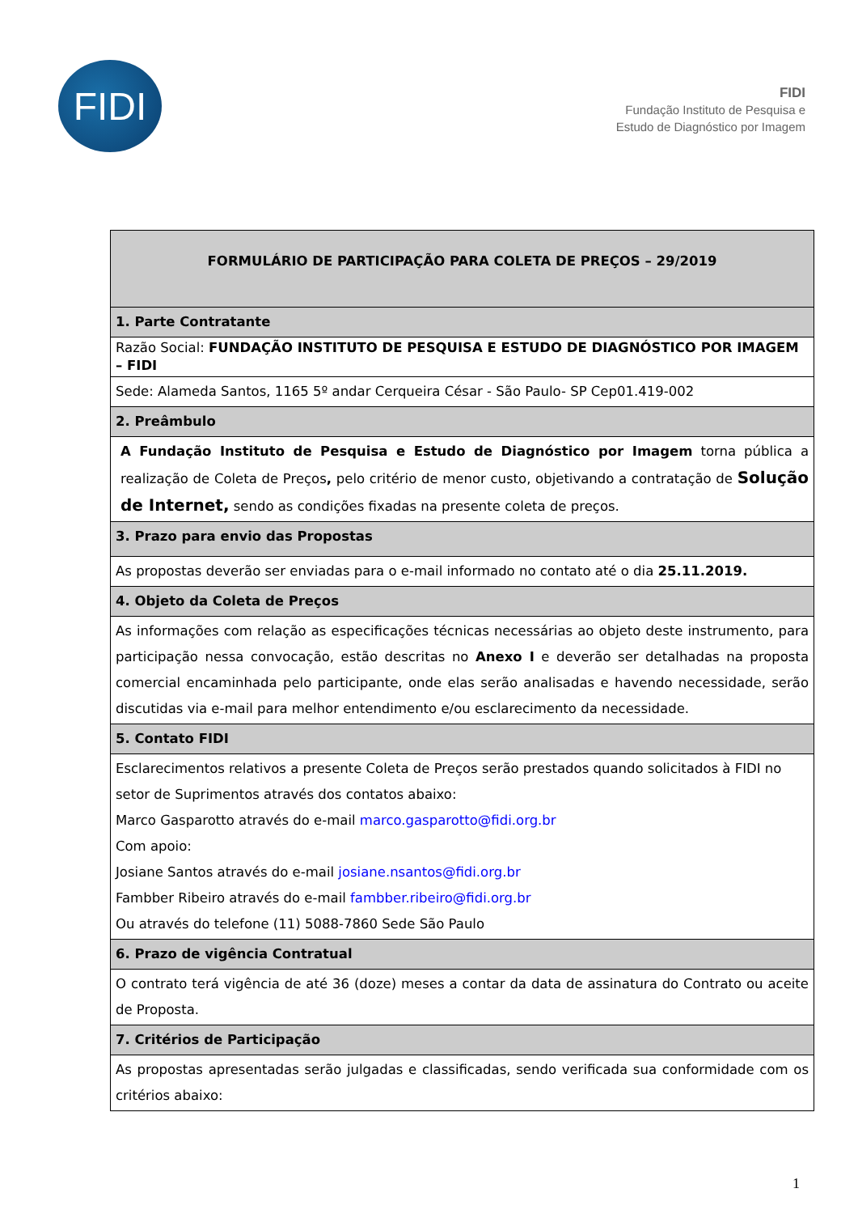FIDI
FIDI
Fundação Instituto de Pesquisa e
Estudo de Diagnóstico por Imagem
| FORMULÁRIO DE PARTICIPAÇÃO PARA COLETA DE PREÇOS – 29/2019 |
| 1. Parte Contratante |
| Razão Social: FUNDAÇÃO INSTITUTO DE PESQUISA E ESTUDO DE DIAGNÓSTICO POR IMAGEM – FIDI |
| Sede: Alameda Santos, 1165 5º andar Cerqueira César - São Paulo- SP Cep01.419-002 |
| 2. Preâmbulo |
| A Fundação Instituto de Pesquisa e Estudo de Diagnóstico por Imagem torna pública a realização de Coleta de Preços , pelo critério de menor custo, objetivando a contratação de Solução de Internet, sendo as condições fixadas na presente coleta de preços. |
| 3. Prazo para envio das Propostas |
| As propostas deverão ser enviadas para o e-mail informado no contato até o dia 25.11.2019. |
| 4. Objeto da Coleta de Preços |
| As informações com relação as especificações técnicas necessárias ao objeto deste instrumento, para participação nessa convocação, estão descritas no Anexo I e deverão ser detalhadas na proposta comercial encaminhada pelo participante, onde elas serão analisadas e havendo necessidade, serão discutidas via e-mail para melhor entendimento e/ou esclarecimento da necessidade. |
| 5. Contato FIDI |
| Esclarecimentos relativos a presente Coleta de Preços serão prestados quando solicitados à FIDI no setor de Suprimentos através dos contatos abaixo: Marco Gasparotto através do e-mail marco.gasparotto@fidi.org.br Com apoio: Josiane Santos através do e-mail josiane.nsantos@fidi.org.br Fambber Ribeiro através do e-mail fambber.ribeiro@fidi.org.br Ou através do telefone (11) 5088-7860 Sede São Paulo |
| 6. Prazo de vigência Contratual |
| O contrato terá vigência de até 36 (doze) meses a contar da data de assinatura do Contrato ou aceite de Proposta. |
| 7. Critérios de Participação |
| As propostas apresentadas serão julgadas e classificadas, sendo verificada sua conformidade com os critérios abaixo: |
1